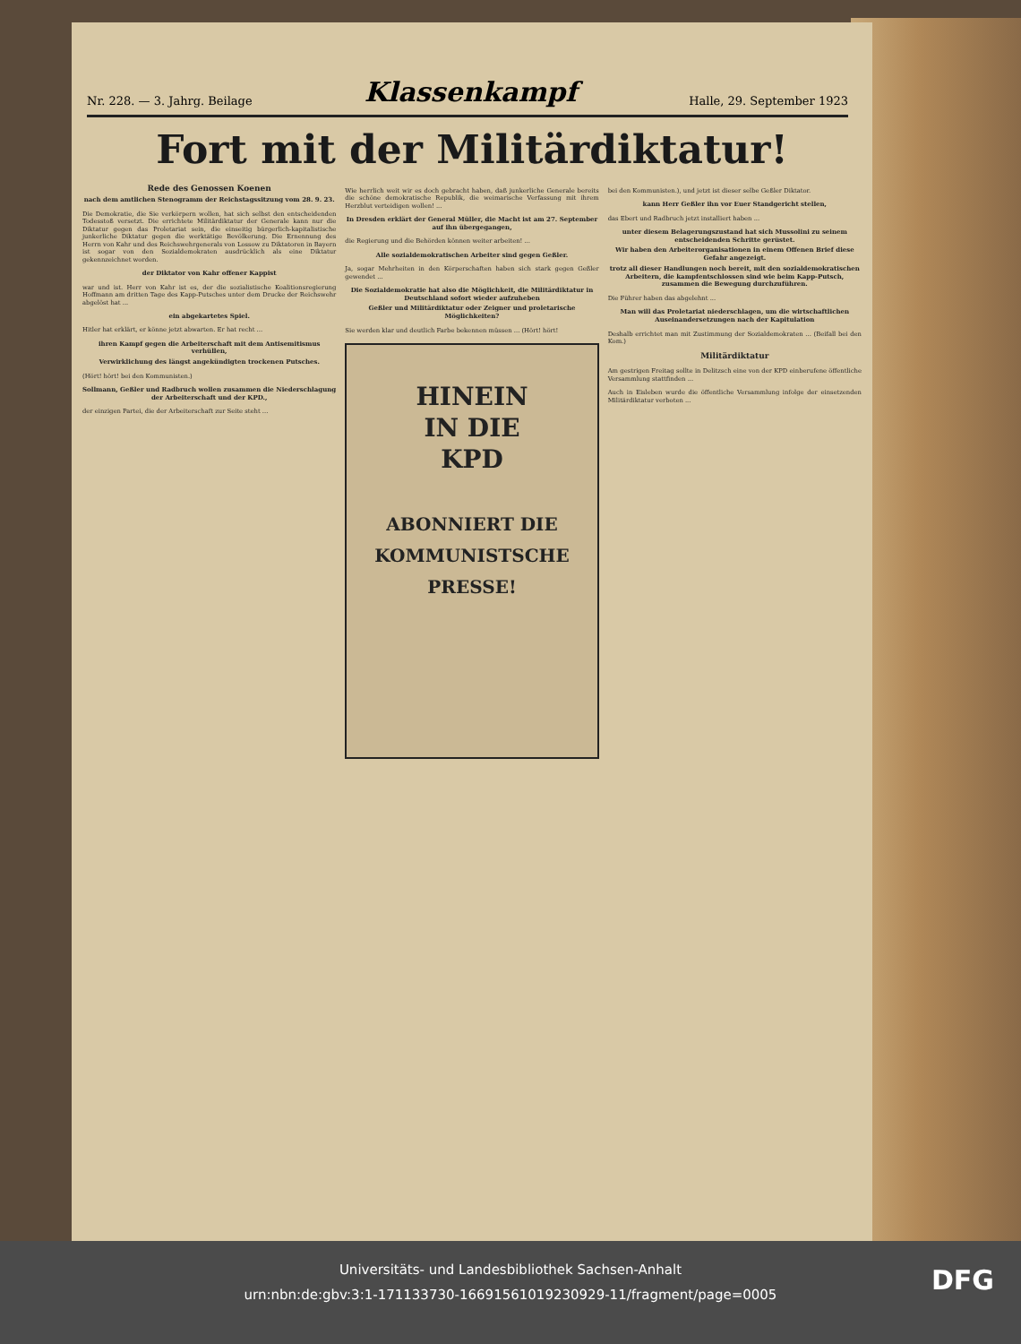Nr. 228. — 3. Jahrg. Beilage Klassenkampf Halle, 29. September 1923
Fort mit der Militärdiktatur!
Rede des Genossen Koenen
nach dem amtlichen Stenogramm der Reichstagssitzung vom 28. 9. 23.
Die Demokratie, die Sie verkörpern wollen, hat sich selbst den entscheidenden Todesstoß versetzt. Die errichtete Militärdiktatur der Generale kann nur die Diktatur gegen das Proletariat sein, die einseitig bürgerlich-kapitalistische junkerliche Diktatur gegen die werktätige Bevölkerung. Die Ernennung des Herrn von Kahr und des Reichswehrgenerals von Lossow zu Diktatoren in Bayern ist sogar von den Sozialdemokraten ausdrücklich als eine Diktatur gekennzeichnet worden.
der Diktator von Kahr offener Kappist
war und ist. Herr von Kahr ist es, der die sozialistische Koalitionsregierung Hoffmann am dritten Tage des Kapp-Putsches unter dem Drucke der Reichswehr abgelöst hat ...
ein abgekartetes Spiel.
Hitler hat erklärt, er könne jetzt abwarten. Er hat recht ...
ihren Kampf gegen die Arbeiterschaft mit dem Antisemitismus verhüllen,
Verwirklichung des längst angekündigten trockenen Putsches.
(Hört! hört! bei den Kommunisten.)
Sollmann, Geßler und Radbruch wollen zusammen die Niederschlagung der Arbeiterschaft und der KPD.,
der einzigen Partei, die der Arbeiterschaft zur Seite steht ...
Wie herrlich weit wir es doch gebracht haben, daß junkerliche Generale bereits die schöne demokratische Republik, die weimarische Verfassung mit ihrem Herzblut verteidigen wollen! ...
In Dresden erklärt der General Müller, die Macht ist am 27. September auf ihn übergegangen,
die Regierung und die Behörden können weiter arbeiten! ...
Alle sozialdemokratischen Arbeiter sind gegen Geßler.
Ja, sogar Mehrheiten in den Körperschaften haben sich stark gegen Geßler gewendet ...
Die Sozialdemokratie hat also die Möglichkeit, die Militärdiktatur in Deutschland sofort wieder aufzuheben
Geßler und Militärdiktatur oder Zeigner und proletarische Möglichkeiten?
Sie werden klar und deutlich Farbe bekennen müssen ... (Hört! hört!
HINEIN
IN DIE
KPD
ABONNIERT DIE
KOMMUNISTSCHE
PRESSE!
bei den Kommunisten.), und jetzt ist dieser selbe Geßler Diktator.
kann Herr Geßler ihn vor Euer Standgericht stellen,
das Ebert und Radbruch jetzt installiert haben ...
unter diesem Belagerungszustand hat sich Mussolini zu seinem entscheidenden Schritte gerüstet.
Wir haben den Arbeiterorganisationen in einem Offenen Brief diese Gefahr angezeigt.
trotz all dieser Handlungen noch bereit, mit den sozialdemokratischen Arbeitern, die kampfentschlossen sind wie beim Kapp-Putsch, zusammen die Bewegung durchzuführen.
Die Führer haben das abgelehnt ...
Man will das Proletariat niederschlagen, um die wirtschaftlichen Auseinandersetzungen nach der Kapitulation
Deshalb errichtet man mit Zustimmung der Sozialdemokraten ... (Beifall bei den Kom.)
Militärdiktatur
Am gestrigen Freitag sollte in Delitzsch eine von der KPD einberufene öffentliche Versammlung stattfinden ...
Auch in Eisleben wurde die öffentliche Versammlung infolge der einsetzenden Militärdiktatur verboten ...
Universitäts- und Landesbibliothek Sachsen-Anhalt
urn:nbn:de:gbv:3:1-171133730-16691561019230929-11/fragment/page=0005
DFG